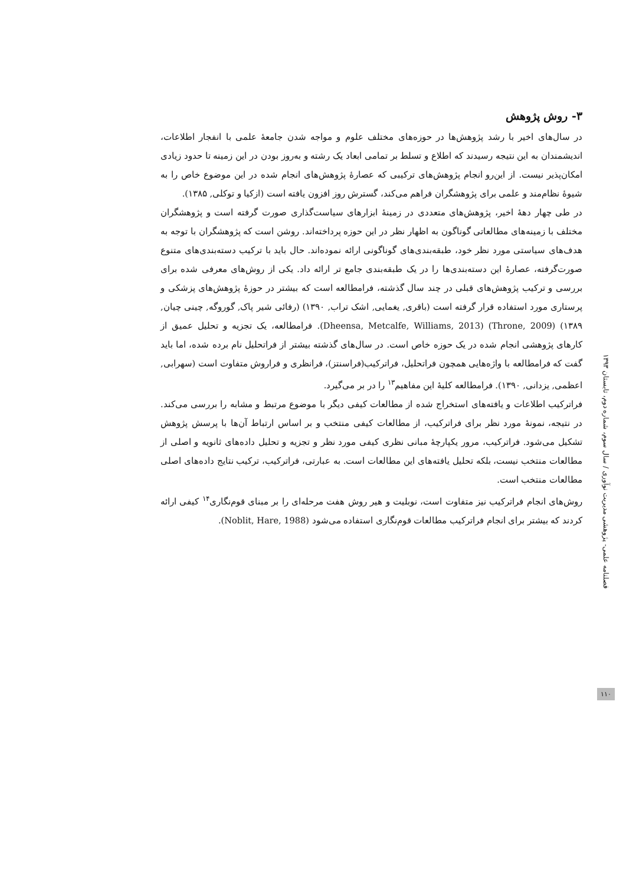فصلنامه علمی- پژوهشی مدیریت نوآوری / سال سوم، شماره دوم، تابستان ۱۳۹۳
۱۱۰
۳- روش پژوهش
در سال‌های اخیر با رشد پژوهش‌ها در حوزه‌های مختلف علوم و مواجه شدن جامعهٔ علمی با انفجار اطلاعات، اندیشمندان به این نتیجه رسیدند که اطلاع و تسلط بر تمامی ابعاد یک رشته و به‌روز بودن در این زمینه تا حدود زیادی امکان‌پذیر نیست. از این‌رو انجام پژوهش‌های ترکیبی که عصارهٔ پژوهش‌های انجام شده در این موضوع خاص را به شیوهٔ نظام‌مند و علمی برای پژوهشگران فراهم می‌کند، گسترش روز افزون یافته است (ازکیا و توکلی, ۱۳۸۵).
در طی چهار دههٔ اخیر، پژوهش‌های متعددی در زمینهٔ ابزارهای سیاست‌گذاری صورت گرفته است و پژوهشگران مختلف با زمینه‌های مطالعاتی گوناگون به اظهار نظر در این حوزه پرداخته‌اند. روشن است که پژوهشگران با توجه به هدف‌های سیاستی مورد نظر خود، طبقه‌بندی‌های گوناگونی ارائه نموده‌اند. حال باید با ترکیب دسته‌بندی‌های متنوع صورت‌گرفته، عصارهٔ این دسته‌بندی‌ها را در یک طبقه‌بندی جامع تر ارائه داد. یکی از روش‌های معرفی شده برای بررسی و ترکیب پژوهش‌های قبلی در چند سال گذشته، فرامطالعه است که بیشتر در حوزهٔ پژوهش‌های پزشکی و پرستاری مورد استفاده قرار گرفته است (باقری, یغمایی, اشک تراب, ۱۳۹۰) (رفائی شیر پاک, گوروگه, چینی چیان, ۱۳۸۹) (Throne, 2009) (Dheensa, Metcalfe, Williams, 2013). فرامطالعه، یک تجزیه و تحلیل عمیق از کارهای پژوهشی انجام شده در یک حوزه خاص است. در سال‌های گذشته بیشتر از فراتحلیل نام برده شده، اما باید گفت که فرامطالعه با واژه‌هایی همچون فراتحلیل، فراترکیب(فراسنتز)، فرانظری و فراروش متفاوت است (سهرابی, اعظمی, یزدانی, ۱۳۹۰). فرامطالعه کلیهٔ این مفاهیم<sup>۱۳</sup> را در بر می‌گیرد.
فراترکیب اطلاعات و یافته‌های استخراج شده از مطالعات کیفی دیگر با موضوع مرتبط و مشابه را بررسی می‌کند. در نتیجه، نمونهٔ مورد نظر برای فراترکیب، از مطالعات کیفی منتخب و بر اساس ارتباط آن‌ها با پرسش پژوهش تشکیل می‌شود. فراترکیب، مرور یکپارچهٔ مبانی نظری کیفی مورد نظر و تجزیه و تحلیل داده‌های ثانویه و اصلی از مطالعات منتخب نیست، بلکه تحلیل یافته‌های این مطالعات است. به عبارتی، فراترکیب، ترکیب نتایج داده‌های اصلی مطالعات منتخب است.
روش‌های انجام فراترکیب نیز متفاوت است، نوبلیت و هیر روش هفت مرحله‌ای را بر مبنای قوم‌نگاری<sup>۱۴</sup> کیفی ارائه کردند که بیشتر برای انجام فراترکیب مطالعات قوم‌نگاری استفاده می‌شود (Noblit, Hare, 1988).